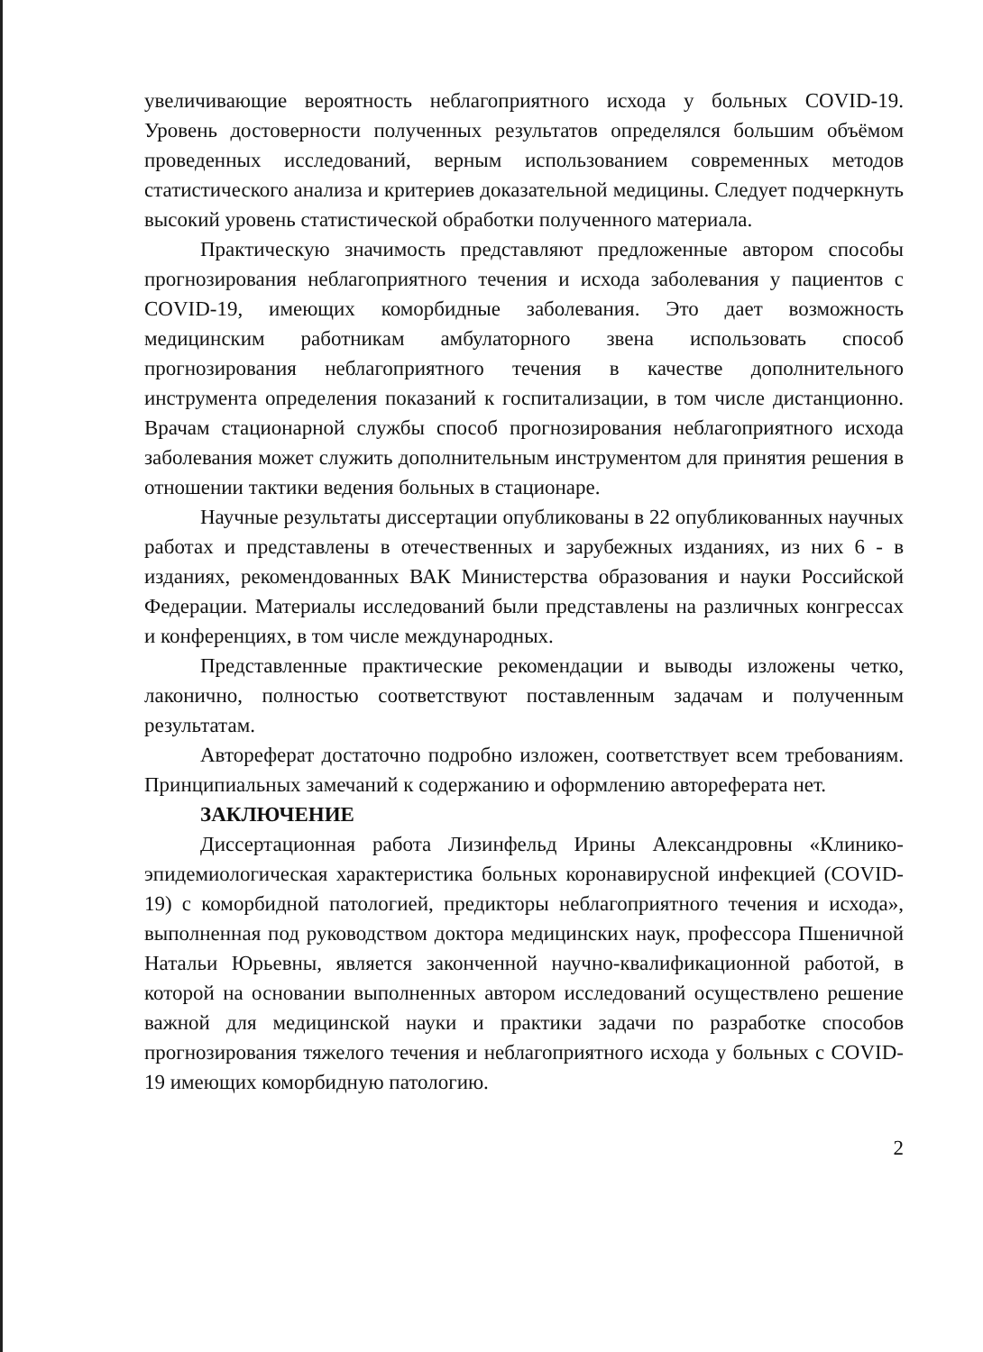увеличивающие вероятность неблагоприятного исхода у больных COVID-19. Уровень достоверности полученных результатов определялся большим объёмом проведенных исследований, верным использованием современных методов статистического анализа и критериев доказательной медицины. Следует подчеркнуть высокий уровень статистической обработки полученного материала.
Практическую значимость представляют предложенные автором способы прогнозирования неблагоприятного течения и исхода заболевания у пациентов с COVID-19, имеющих коморбидные заболевания. Это дает возможность медицинским работникам амбулаторного звена использовать способ прогнозирования неблагоприятного течения в качестве дополнительного инструмента определения показаний к госпитализации, в том числе дистанционно. Врачам стационарной службы способ прогнозирования неблагоприятного исхода заболевания может служить дополнительным инструментом для принятия решения в отношении тактики ведения больных в стационаре.
Научные результаты диссертации опубликованы в 22 опубликованных научных работах и представлены в отечественных и зарубежных изданиях, из них 6 - в изданиях, рекомендованных ВАК Министерства образования и науки Российской Федерации. Материалы исследований были представлены на различных конгрессах и конференциях, в том числе международных.
Представленные практические рекомендации и выводы изложены четко, лаконично, полностью соответствуют поставленным задачам и полученным результатам.
Автореферат достаточно подробно изложен, соответствует всем требованиям. Принципиальных замечаний к содержанию и оформлению автореферата нет.
ЗАКЛЮЧЕНИЕ
Диссертационная работа Лизинфельд Ирины Александровны «Клинико-эпидемиологическая характеристика больных коронавирусной инфекцией (COVID-19) с коморбидной патологией, предикторы неблагоприятного течения и исхода», выполненная под руководством доктора медицинских наук, профессора Пшеничной Натальи Юрьевны, является законченной научно-квалификационной работой, в которой на основании выполненных автором исследований осуществлено решение важной для медицинской науки и практики задачи по разработке способов прогнозирования тяжелого течения и неблагоприятного исхода у больных с COVID-19 имеющих коморбидную патологию.
2